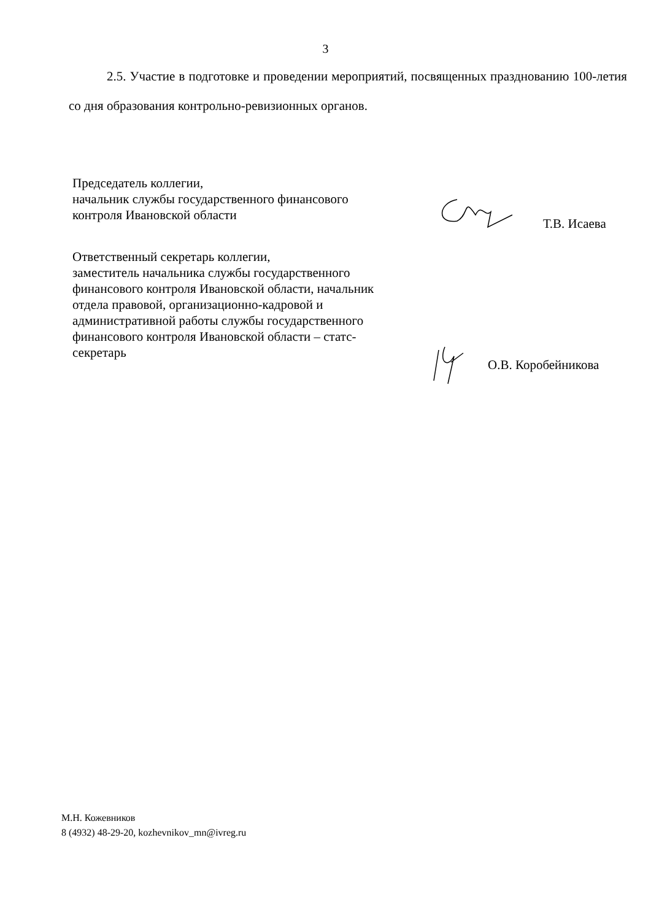3
2.5. Участие в подготовке и проведении мероприятий, посвященных праздно­ванию 100-летия со дня образования контрольно-ревизионных органов.
Председатель коллегии,
начальник службы государственного финансового
контроля Ивановской области
Т.В. Исаева
Ответственный секретарь коллегии,
заместитель начальника службы государственного
финансового контроля Ивановской области, начальник
отдела правовой, организационно-кадровой и
административной работы службы государственного
финансового контроля Ивановской области – статс-
секретарь
О.В. Коробейникова
М.Н. Кожевников
8 (4932) 48-29-20, kozhevnikov_mn@ivreg.ru